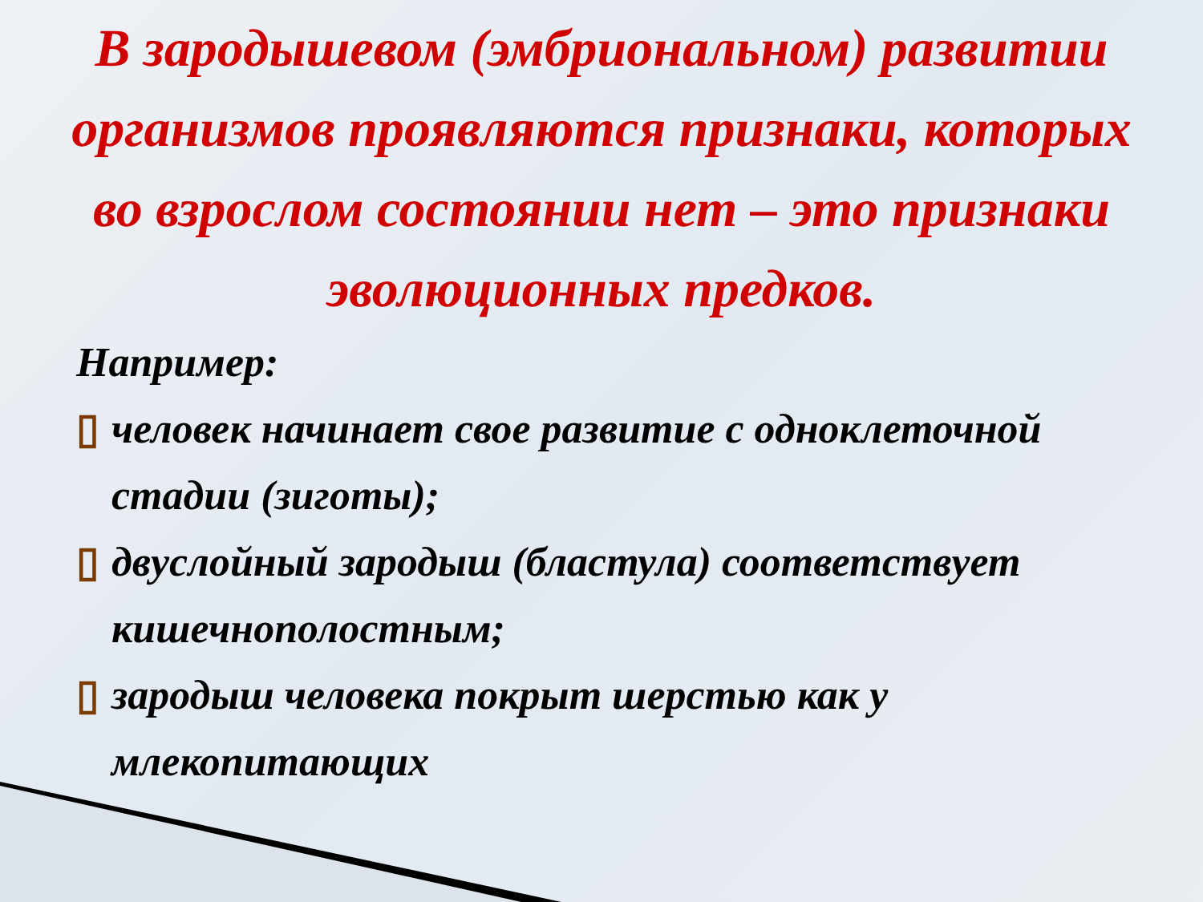В зародышевом (эмбриональном) развитии организмов проявляются признаки, которых во взрослом состоянии нет – это признаки эволюционных предков.
Например:
▯ человек начинает свое развитие с одноклеточной стадии (зиготы);
▯ двуслойный зародыш (бластула) соответствует кишечнополостным;
▯ зародыш человека покрыт шерстью как у млекопитающих